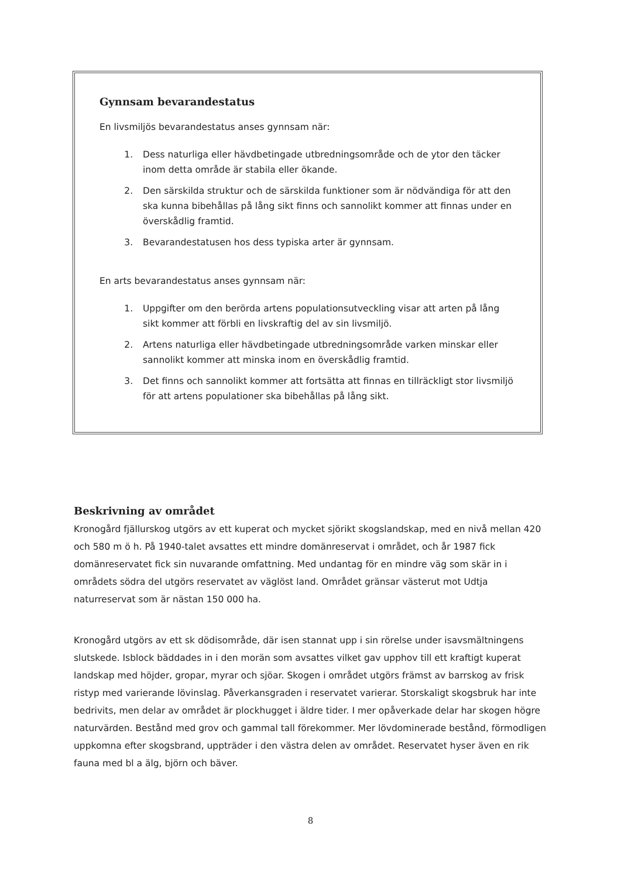Gynnsam bevarandestatus
En livsmiljös bevarandestatus anses gynnsam när:
1. Dess naturliga eller hävdbetingade utbredningsområde och de ytor den täcker inom detta område är stabila eller ökande.
2. Den särskilda struktur och de särskilda funktioner som är nödvändiga för att den ska kunna bibehållas på lång sikt finns och sannolikt kommer att finnas under en överskådlig framtid.
3. Bevarandestatusen hos dess typiska arter är gynnsam.
En arts bevarandestatus anses gynnsam när:
1. Uppgifter om den berörda artens populationsutveckling visar att arten på lång sikt kommer att förbli en livskraftig del av sin livsmiljö.
2. Artens naturliga eller hävdbetingade utbredningsområde varken minskar eller sannolikt kommer att minska inom en överskådlig framtid.
3. Det finns och sannolikt kommer att fortsätta att finnas en tillräckligt stor livsmiljö för att artens populationer ska bibehållas på lång sikt.
Beskrivning av området
Kronogård fjällurskog utgörs av ett kuperat och mycket sjörikt skogslandskap, med en nivå mellan 420 och 580 m ö h. På 1940-talet avsattes ett mindre domänreservat i området, och år 1987 fick domänreservatet fick sin nuvarande omfattning. Med undantag för en mindre väg som skär in i områdets södra del utgörs reservatet av väglöst land. Området gränsar västerut mot Udtja naturreservat som är nästan 150 000 ha.
Kronogård utgörs av ett sk dödisområde, där isen stannat upp i sin rörelse under isavsmältningens slutskede. Isblock bäddades in i den morän som avsattes vilket gav upphov till ett kraftigt kuperat landskap med höjder, gropar, myrar och sjöar. Skogen i området utgörs främst av barrskog av frisk ristyp med varierande lövinslag. Påverkansgraden i reservatet varierar. Storskaligt skogsbruk har inte bedrivits, men delar av området är plockhugget i äldre tider. I mer opåverkade delar har skogen högre naturvärden. Bestånd med grov och gammal tall förekommer. Mer lövdominerade bestånd, förmodligen uppkomna efter skogsbrand, uppträder i den västra delen av området. Reservatet hyser även en rik fauna med bl a älg, björn och bäver.
8